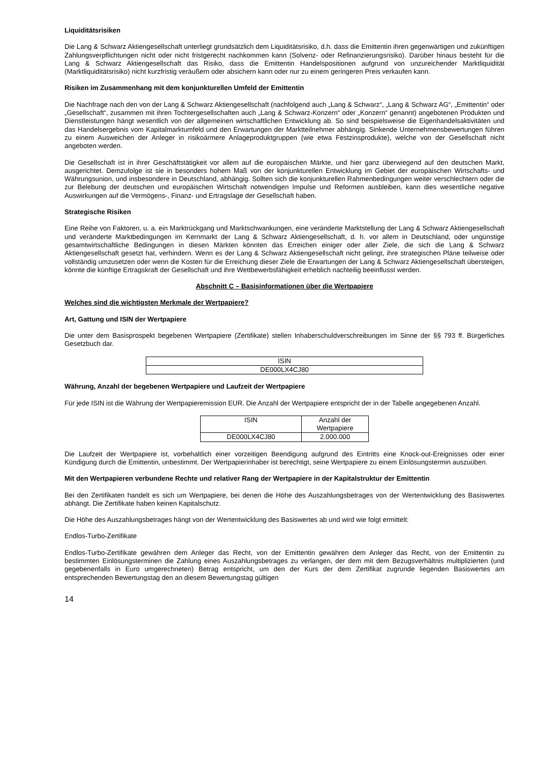Liquiditätsrisiken
Die Lang & Schwarz Aktiengesellschaft unterliegt grundsätzlich dem Liquiditätsrisiko, d.h. dass die Emittentin ihren gegenwärtigen und zukünftigen Zahlungsverpflichtungen nicht oder nicht fristgerecht nachkommen kann (Solvenz- oder Refinanzierungsrisiko). Darüber hinaus besteht für die Lang & Schwarz Aktiengesellschaft das Risiko, dass die Emittentin Handelspositionen aufgrund von unzureichender Marktliquidität (Marktliquiditätsrisiko) nicht kurzfristig veräußern oder absichern kann oder nur zu einem geringeren Preis verkaufen kann.
Risiken im Zusammenhang mit dem konjunkturellen Umfeld der Emittentin
Die Nachfrage nach den von der Lang & Schwarz Aktiengesellschaft (nachfolgend auch „Lang & Schwarz“, „Lang & Schwarz AG“, „Emittentin“ oder „Gesellschaft“, zusammen mit ihren Tochtergesellschaften auch „Lang & Schwarz-Konzern“ oder „Konzern“ genannt) angebotenen Produkten und Dienstleistungen hängt wesentlich von der allgemeinen wirtschaftlichen Entwicklung ab. So sind beispielsweise die Eigenhandelsaktivitäten und das Handelsergebnis vom Kapitalmarktumfeld und den Erwartungen der Marktteilnehmer abhängig. Sinkende Unternehmensbewertungen führen zu einem Ausweichen der Anleger in risikoärmere Anlageproduktgruppen (wie etwa Festzinsprodukte), welche von der Gesellschaft nicht angeboten werden.
Die Gesellschaft ist in ihrer Geschäftstätigkeit vor allem auf die europäischen Märkte, und hier ganz überwiegend auf den deutschen Markt, ausgerichtet. Demzufolge ist sie in besonders hohem Maß von der konjunkturellen Entwicklung im Gebiet der europäischen Wirtschafts- und Währungsunion, und insbesondere in Deutschland, abhängig. Sollten sich die konjunkturellen Rahmenbedingungen weiter verschlechtern oder die zur Belebung der deutschen und europäischen Wirtschaft notwendigen Impulse und Reformen ausbleiben, kann dies wesentliche negative Auswirkungen auf die Vermögens-, Finanz- und Ertragslage der Gesellschaft haben.
Strategische Risiken
Eine Reihe von Faktoren, u. a. ein Marktrückgang und Marktschwankungen, eine veränderte Marktstellung der Lang & Schwarz Aktiengesellschaft und veränderte Marktbedingungen im Kernmarkt der Lang & Schwarz Aktiengesellschaft, d. h. vor allem in Deutschland, oder ungünstige gesamtwirtschaftliche Bedingungen in diesen Märkten könnten das Erreichen einiger oder aller Ziele, die sich die Lang & Schwarz Aktiengesellschaft gesetzt hat, verhindern. Wenn es der Lang & Schwarz Aktiengesellschaft nicht gelingt, ihre strategischen Pläne teilweise oder vollständig umzusetzen oder wenn die Kosten für die Erreichung dieser Ziele die Erwartungen der Lang & Schwarz Aktiengesellschaft übersteigen, könnte die künftige Ertragskraft der Gesellschaft und ihre Wettbewerbsfähigkeit erheblich nachteilig beeinflusst werden.
Abschnitt C – Basisinformationen über die Wertpapiere
Welches sind die wichtigsten Merkmale der Wertpapiere?
Art, Gattung und ISIN der Wertpapiere
Die unter dem Basisprospekt begebenen Wertpapiere (Zertifikate) stellen Inhaberschuldverschreibungen im Sinne der §§ 793 ff. Bürgerliches Gesetzbuch dar.
| ISIN |
| --- |
| DE000LX4CJ80 |
Währung, Anzahl der begebenen Wertpapiere und Laufzeit der Wertpapiere
Für jede ISIN ist die Währung der Wertpapieremission EUR. Die Anzahl der Wertpapiere entspricht der in der Tabelle angegebenen Anzahl.
| ISIN | Anzahl der Wertpapiere |
| --- | --- |
| DE000LX4CJ80 | 2.000.000 |
Die Laufzeit der Wertpapiere ist, vorbehaltlich einer vorzeitigen Beendigung aufgrund des Eintritts eine Knock-out-Ereignisses oder einer Kündigung durch die Emittentin, unbestimmt. Der Wertpapierinhaber ist berechtigt, seine Wertpapiere zu einem Einlösungstermin auszuüben.
Mit den Wertpapieren verbundene Rechte und relativer Rang der Wertpapiere in der Kapitalstruktur der Emittentin
Bei den Zertifikaten handelt es sich um Wertpapiere, bei denen die Höhe des Auszahlungsbetrages von der Wertentwicklung des Basiswertes abhängt. Die Zertifikate haben keinen Kapitalschutz.
Die Höhe des Auszahlungsbetrages hängt von der Wertentwicklung des Basiswertes ab und wird wie folgt ermittelt:
Endlos-Turbo-Zertifikate
Endlos-Turbo-Zertifikate gewähren dem Anleger das Recht, von der Emittentin gewähren dem Anleger das Recht, von der Emittentin zu bestimmten Einlösungsterminen die Zahlung eines Auszahlungsbetrages zu verlangen, der dem mit dem Bezugsverhältnis multiplizierten (und gegebenenfalls in Euro umgerechneten) Betrag entspricht, um den der Kurs der dem Zertifikat zugrunde liegenden Basiswertes am entsprechenden Bewertungstag den an diesem Bewertungstag gültigen
14